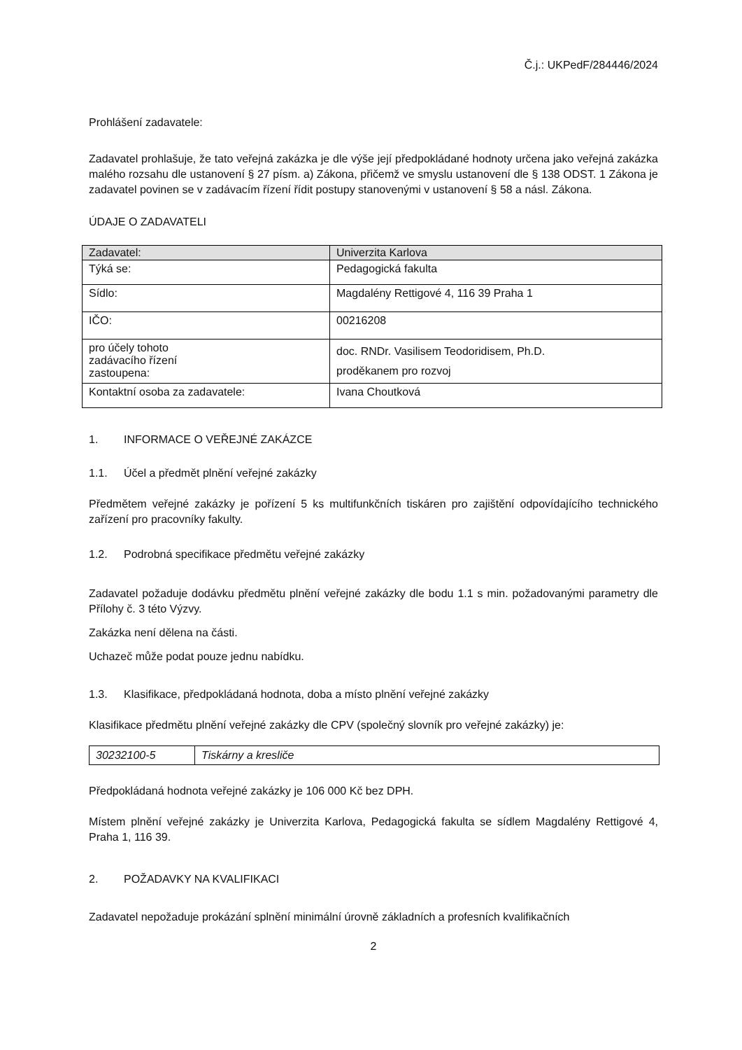Č.j.: UKPedF/284446/2024
Prohlášení zadavatele:
Zadavatel prohlašuje, že tato veřejná zakázka je dle výše její předpokládané hodnoty určena jako veřejná zakázka malého rozsahu dle ustanovení § 27 písm. a) Zákona, přičemž ve smyslu ustanovení dle § 138 ODST. 1 Zákona je zadavatel povinen se v zadávacím řízení řídit postupy stanovenými v ustanovení § 58 a násl. Zákona.
ÚDAJE O ZADAVATELI
| Zadavatel: | Univerzita Karlova |
| Týká se: | Pedagogická fakulta |
| Sídlo: | Magdalény Rettigové 4, 116 39 Praha 1 |
| IČO: | 00216208 |
| pro účely tohoto zadávacího řízení zastoupena: | doc. RNDr. Vasilisem Teodoridisem, Ph.D. proděkanem pro rozvoj |
| Kontaktní osoba za zadavatele: | Ivana Choutková |
1. INFORMACE O VEŘEJNÉ ZAKÁZCE
1.1. Účel a předmět plnění veřejné zakázky
Předmětem veřejné zakázky je pořízení 5 ks multifunkčních tiskáren pro zajištění odpovídajícího technického zařízení pro pracovníky fakulty.
1.2. Podrobná specifikace předmětu veřejné zakázky
Zadavatel požaduje dodávku předmětu plnění veřejné zakázky dle bodu 1.1 s min. požadovanými parametry dle Přílohy č. 3 této Výzvy.
Zakázka není dělena na části.
Uchazeč může podat pouze jednu nabídku.
1.3. Klasifikace, předpokládaná hodnota, doba a místo plnění veřejné zakázky
Klasifikace předmětu plnění veřejné zakázky dle CPV (společný slovník pro veřejné zakázky) je:
| 30232100-5 | Tiskárny a kresliče |
Předpokládaná hodnota veřejné zakázky je 106 000 Kč bez DPH.
Místem plnění veřejné zakázky je Univerzita Karlova, Pedagogická fakulta se sídlem Magdalény Rettigové 4, Praha 1, 116 39.
2. POŽADAVKY NA KVALIFIKACI
Zadavatel nepožaduje prokázání splnění minimální úrovně základních a profesních kvalifikačních
2